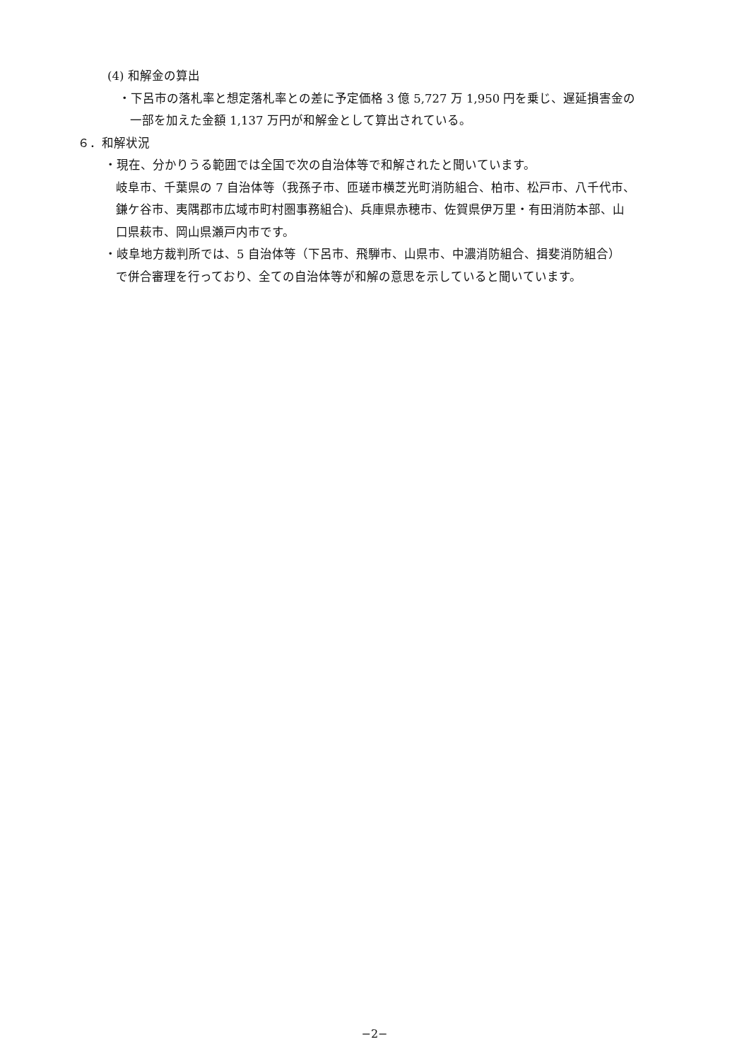(4) 和解金の算出
・下呂市の落札率と想定落札率との差に予定価格 3 億 5,727 万 1,950 円を乗じ、遅延損害金の
一部を加えた金額 1,137 万円が和解金として算出されている。
６．和解状況
・現在、分かりうる範囲では全国で次の自治体等で和解されたと聞いています。
岐阜市、千葉県の 7 自治体等（我孫子市、匝瑳市横芝光町消防組合、柏市、松戸市、八千代市、
鎌ケ谷市、夷隅郡市広域市町村圏事務組合)、兵庫県赤穂市、佐賀県伊万里・有田消防本部、山
口県萩市、岡山県瀬戸内市です。
・岐阜地方裁判所では、5 自治体等（下呂市、飛騨市、山県市、中濃消防組合、揖斐消防組合）
で併合審理を行っており、全ての自治体等が和解の意思を示していると聞いています。
−2−